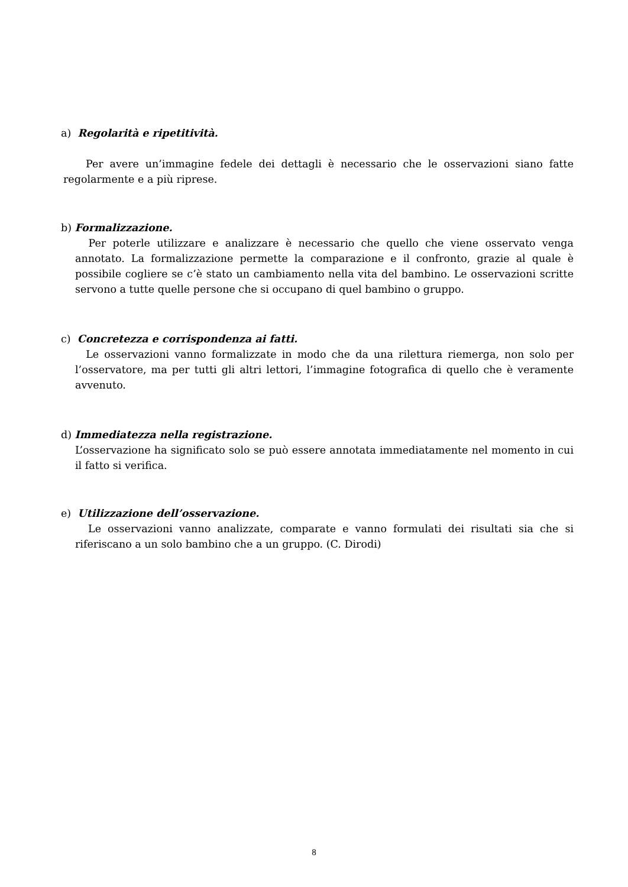a) Regolarità e ripetitività.
Per avere un’immagine fedele dei dettagli è necessario che le osservazioni siano fatte regolarmente e a più riprese.
b) Formalizzazione.
Per poterle utilizzare e analizzare è necessario che quello che viene osservato venga annotato. La formalizzazione permette la comparazione e il confronto, grazie al quale è possibile cogliere se c’è stato un cambiamento nella vita del bambino. Le osservazioni scritte servono a tutte quelle persone che si occupano di quel bambino o gruppo.
c) Concretezza e corrispondenza ai fatti.
Le osservazioni vanno formalizzate in modo che da una rilettura riemerga, non solo per l’osservatore, ma per tutti gli altri lettori, l’immagine fotografica di quello che è veramente avvenuto.
d) Immediatezza nella registrazione.
L’osservazione ha significato solo se può essere annotata immediatamente nel momento in cui il fatto si verifica.
e) Utilizzazione dell’osservazione.
Le osservazioni vanno analizzate, comparate e vanno formulati dei risultati sia che si riferiscano a un solo bambino che a un gruppo. (C. Dirodi)
8